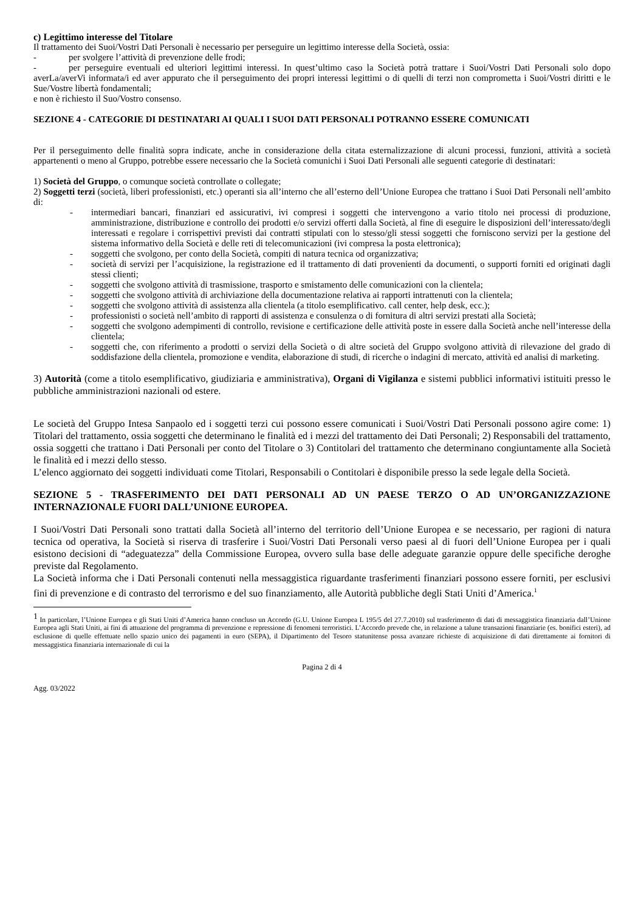c) Legittimo interesse del Titolare
Il trattamento dei Suoi/Vostri Dati Personali è necessario per perseguire un legittimo interesse della Società, ossia:
- per svolgere l’attività di prevenzione delle frodi;
- per perseguire eventuali ed ulteriori legittimi interessi. In quest’ultimo caso la Società potrà trattare i Suoi/Vostri Dati Personali solo dopo averLa/averVi informata/i ed aver appurato che il perseguimento dei propri interessi legittimi o di quelli di terzi non comprometta i Suoi/Vostri diritti e le Sue/Vostre libertà fondamentali;
e non è richiesto il Suo/Vostro consenso.
SEZIONE 4 - CATEGORIE DI DESTINATARI AI QUALI I SUOI DATI PERSONALI POTRANNO ESSERE COMUNICATI
Per il perseguimento delle finalità sopra indicate, anche in considerazione della citata esternalizzazione di alcuni processi, funzioni, attività a società appartenenti o meno al Gruppo, potrebbe essere necessario che la Società comunichi i Suoi Dati Personali alle seguenti categorie di destinatari:
1) Società del Gruppo, o comunque società controllate o collegate;
2) Soggetti terzi (società, liberi professionisti, etc.) operanti sia all’interno che all’esterno dell’Unione Europea che trattano i Suoi Dati Personali nell’ambito di:
- intermediari bancari, finanziari ed assicurativi, ivi compresi i soggetti che intervengono a vario titolo nei processi di produzione, amministrazione, distribuzione e controllo dei prodotti e/o servizi offerti dalla Società, al fine di eseguire le disposizioni dell’interessato/degli interessati e regolare i corrispettivi previsti dai contratti stipulati con lo stesso/gli stessi soggetti che forniscono servizi per la gestione del sistema informativo della Società e delle reti di telecomunicazioni (ivi compresa la posta elettronica);
- soggetti che svolgono, per conto della Società, compiti di natura tecnica od organizzativa;
- società di servizi per l’acquisizione, la registrazione ed il trattamento di dati provenienti da documenti, o supporti forniti ed originati dagli stessi clienti;
- soggetti che svolgono attività di trasmissione, trasporto e smistamento delle comunicazioni con la clientela;
- soggetti che svolgono attività di archiviazione della documentazione relativa ai rapporti intrattenuti con la clientela;
- soggetti che svolgono attività di assistenza alla clientela (a titolo esemplificativo. call center, help desk, ecc.);
- professionisti o società nell’ambito di rapporti di assistenza e consulenza o di fornitura di altri servizi prestati alla Società;
- soggetti che svolgono adempimenti di controllo, revisione e certificazione delle attività poste in essere dalla Società anche nell’interesse della clientela;
- soggetti che, con riferimento a prodotti o servizi della Società o di altre società del Gruppo svolgono attività di rilevazione del grado di soddisfazione della clientela, promozione e vendita, elaborazione di studi, di ricerche o indagini di mercato, attività ed analisi di marketing.
3) Autorità (come a titolo esemplificativo, giudiziaria e amministrativa), Organi di Vigilanza e sistemi pubblici informativi istituiti presso le pubbliche amministrazioni nazionali od estere.
Le società del Gruppo Intesa Sanpaolo ed i soggetti terzi cui possono essere comunicati i Suoi/Vostri Dati Personali possono agire come: 1) Titolari del trattamento, ossia soggetti che determinano le finalità ed i mezzi del trattamento dei Dati Personali; 2) Responsabili del trattamento, ossia soggetti che trattano i Dati Personali per conto del Titolare o 3) Contitolari del trattamento che determinano congiuntamente alla Società le finalità ed i mezzi dello stesso.
L’elenco aggiornato dei soggetti individuati come Titolari, Responsabili o Contitolari è disponibile presso la sede legale della Società.
SEZIONE 5 - TRASFERIMENTO DEI DATI PERSONALI AD UN PAESE TERZO O AD UN’ORGANIZZAZIONE INTERNAZIONALE FUORI DALL’UNIONE EUROPEA.
I Suoi/Vostri Dati Personali sono trattati dalla Società all’interno del territorio dell’Unione Europea e se necessario, per ragioni di natura tecnica od operativa, la Società si riserva di trasferire i Suoi/Vostri Dati Personali verso paesi al di fuori dell’Unione Europea per i quali esistono decisioni di “adeguatezza” della Commissione Europea, ovvero sulla base delle adeguate garanzie oppure delle specifiche deroghe previste dal Regolamento.
La Società informa che i Dati Personali contenuti nella messaggistica riguardante trasferimenti finanziari possono essere forniti, per esclusivi fini di prevenzione e di contrasto del terrorismo e del suo finanziamento, alle Autorità pubbliche degli Stati Uniti d’America.<sup>1</sup>
<sup>1</sup> In particolare, l’Unione Europea e gli Stati Uniti d’America hanno concluso un Accordo (G.U. Unione Europea L 195/5 del 27.7.2010) sul trasferimento di dati di messaggistica finanziaria dall’Unione Europea agli Stati Uniti, ai fini di attuazione del programma di prevenzione e repressione di fenomeni terroristici. L’Accordo prevede che, in relazione a talune transazioni finanziarie (es. bonifici esteri), ad esclusione di quelle effettuate nello spazio unico dei pagamenti in euro (SEPA), il Dipartimento del Tesoro statunitense possa avanzare richieste di acquisizione di dati direttamente ai fornitori di messaggistica finanziaria internazionale di cui la
Pagina 2 di 4
Agg. 03/2022